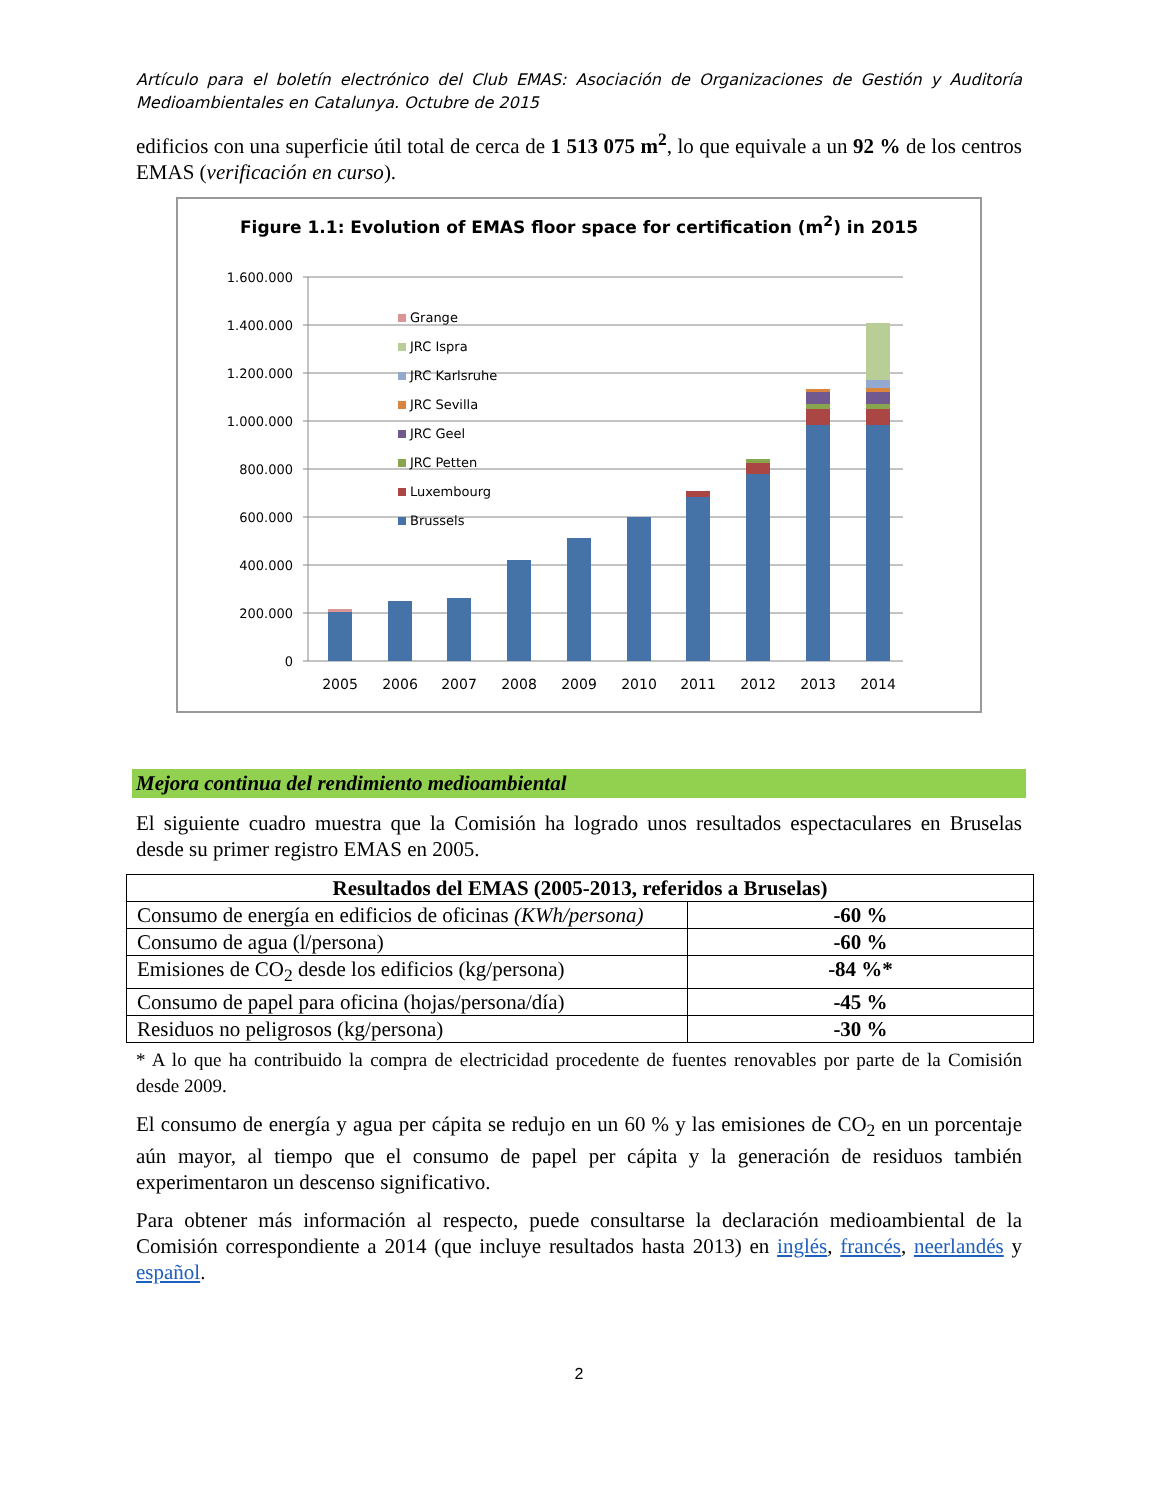Artículo para el boletín electrónico del Club EMAS: Asociación de Organizaciones de Gestión y Auditoría Medioambientales en Catalunya. Octubre de 2015
edificios con una superficie útil total de cerca de 1 513 075 m<sup>2</sup>, lo que equivale a un 92 % de los centros EMAS (verificación en curso).
Figure 1.1: Evolution of EMAS floor space for certification (m<sup>2</sup>) in 2015
1.600.000
1.400.000
1.200.000
1.000.000
800.000
600.000
400.000
200.000
0
Grange
JRC Ispra
JRC Karlsruhe
JRC Sevilla
JRC Geel
JRC Petten
Luxembourg
Brussels
2005
2006
2007
2008
2009
2010
2011
2012
2013
2014
Mejora continua del rendimiento medioambiental
El siguiente cuadro muestra que la Comisión ha logrado unos resultados espectaculares en Bruselas desde su primer registro EMAS en 2005.
| Resultados del EMAS (2005-2013, referidos a Bruselas) | |
| --- | --- |
| Consumo de energía en edificios de oficinas (KWh/persona) | -60 % |
| Consumo de agua (l/persona) | -60 % |
| Emisiones de CO<sub>2</sub> desde los edificios (kg/persona) | -84 %* |
| Consumo de papel para oficina (hojas/persona/día) | -45 % |
| Residuos no peligrosos (kg/persona) | -30 % |
* A lo que ha contribuido la compra de electricidad procedente de fuentes renovables por parte de la Comisión desde 2009.
El consumo de energía y agua per cápita se redujo en un 60 % y las emisiones de CO<sub>2</sub> en un porcentaje aún mayor, al tiempo que el consumo de papel per cápita y la generación de residuos también experimentaron un descenso significativo.
Para obtener más información al respecto, puede consultarse la declaración medioambiental de la Comisión correspondiente a 2014 (que incluye resultados hasta 2013) en inglés, francés, neerlandés y español.
2